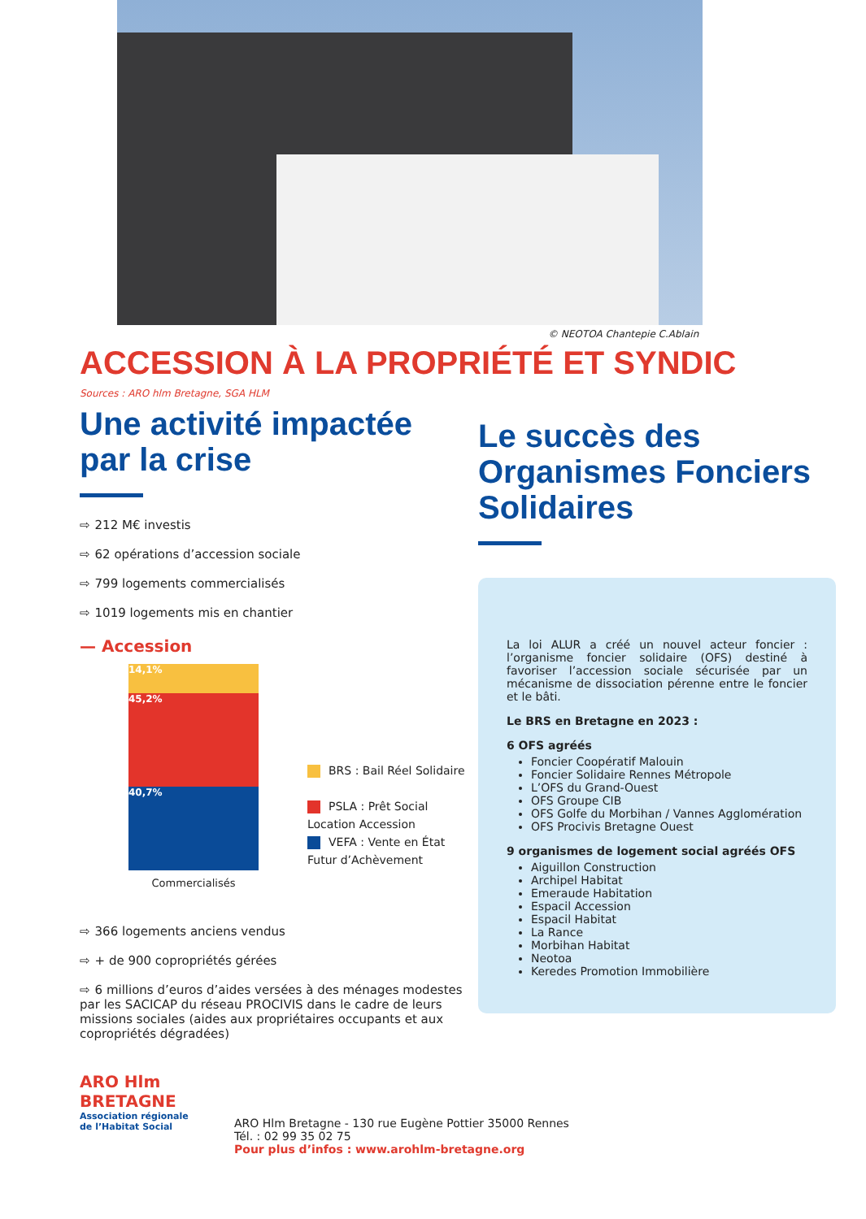© NEOTOA Chantepie C.Ablain
ACCESSION À LA PROPRIÉTÉ ET SYNDIC
Sources : ARO hlm Bretagne, SGA HLM
Une activité impactée par la crise
⇨ 212 M€ investis
⇨ 62 opérations d’accession sociale
⇨ 799 logements commercialisés
⇨ 1019 logements mis en chantier
— Accession
14,1%
45,2%
40,7%
Commercialisés
BRS : Bail Réel Solidaire
PSLA : Prêt Social
Location Accession
VEFA : Vente en État
Futur d’Achèvement
⇨ 366 logements anciens vendus
⇨ + de 900 copropriétés gérées
⇨ 6 millions d’euros d’aides versées à des ménages modestes par les SACICAP du réseau PROCIVIS dans le cadre de leurs missions sociales (aides aux propriétaires occupants et aux copropriétés dégradées)
Le succès des Organismes Fonciers Solidaires
La loi ALUR a créé un nouvel acteur foncier : l’organisme foncier solidaire (OFS) destiné à favoriser l’accession sociale sécurisée par un mécanisme de dissociation pérenne entre le foncier et le bâti.
Le BRS en Bretagne en 2023 :
6 OFS agréés
Foncier Coopératif Malouin
Foncier Solidaire Rennes Métropole
L’OFS du Grand-Ouest
OFS Groupe CIB
OFS Golfe du Morbihan / Vannes Agglomération
OFS Procivis Bretagne Ouest
9 organismes de logement social agréés OFS
Aiguillon Construction
Archipel Habitat
Emeraude Habitation
Espacil Accession
Espacil Habitat
La Rance
Morbihan Habitat
Neotoa
Keredes Promotion Immobilière
ARO Hlm
BRETAGNE
Association régionale
de l’Habitat Social
ARO Hlm Bretagne - 130 rue Eugène Pottier 35000 Rennes
Tél. : 02 99 35 02 75
Pour plus d’infos : www.arohlm-bretagne.org